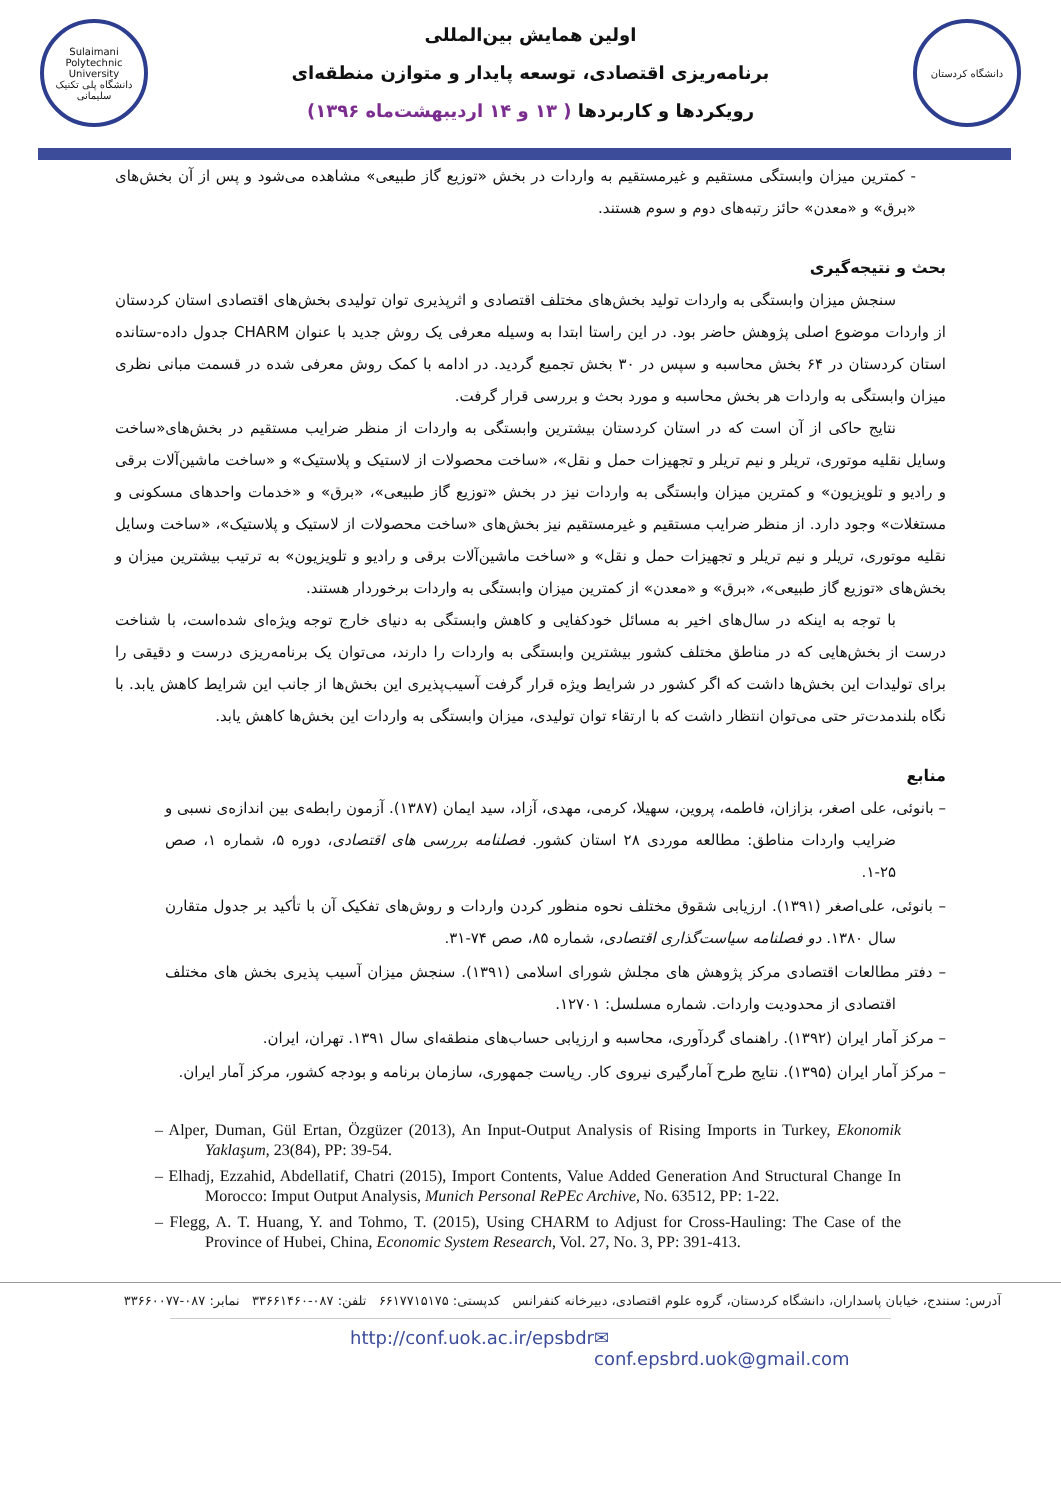Sulaimani Polytechnic University
دانشگاه پلی تکنیک سلیمانی
اولین همایش بین‌المللی
برنامه‌ریزی اقتصادی، توسعه پایدار و متوازن منطقه‌ای
رویکردها و کاربردها ( ۱۳ و ۱۴ اردیبهشت‌ماه ۱۳۹۶)
دانشگاه کردستان
- کمترین میزان وابستگی مستقیم و غیرمستقیم به واردات در بخش «توزیع گاز طبیعی» مشاهده می‌شود و پس از آن بخش‌های «برق» و «معدن» حائز رتبه‌های دوم و سوم هستند.
بحث و نتیجه‌گیری
سنجش میزان وابستگی به واردات تولید بخش‌های مختلف اقتصادی و اثرپذیری توان تولیدی بخش‌های اقتصادی استان کردستان از واردات موضوع اصلی پژوهش حاضر بود. در این راستا ابتدا به وسیله معرفی یک روش جدید با عنوان CHARM جدول داده-ستانده استان کردستان در ۶۴ بخش محاسبه و سپس در ۳۰ بخش تجمیع گردید. در ادامه با کمک روش معرفی شده در قسمت مبانی نظری میزان وابستگی به واردات هر بخش محاسبه و مورد بحث و بررسی قرار گرفت.
نتایج حاکی از آن است که در استان کردستان بیشترین وابستگی به واردات از منظر ضرایب مستقیم در بخش‌های«ساخت وسایل نقلیه موتوری، تریلر و نیم تریلر و تجهیزات حمل و نقل»، «ساخت محصولات از لاستیک و پلاستیک» و «ساخت ماشین‌آلات برقی و رادیو و تلویزیون» و کمترین میزان وابستگی به واردات نیز در بخش «توزیع گاز طبیعی»، «برق» و «خدمات واحدهای مسکونی و مستغلات» وجود دارد. از منظر ضرایب مستقیم و غیرمستقیم نیز بخش‌های «ساخت محصولات از لاستیک و پلاستیک»، «ساخت وسایل نقلیه موتوری، تریلر و نیم تریلر و تجهیزات حمل و نقل» و «ساخت ماشین‌آلات برقی و رادیو و تلویزیون» به ترتیب بیشترین میزان و بخش‌های «توزیع گاز طبیعی»، «برق» و «معدن» از کمترین میزان وابستگی به واردات برخوردار هستند.
با توجه به اینکه در سال‌های اخیر به مسائل خودکفایی و کاهش وابستگی به دنیای خارج توجه ویژه‌ای شده‌است، با شناخت درست از بخش‌هایی که در مناطق مختلف کشور بیشترین وابستگی به واردات را دارند، می‌توان یک برنامه‌ریزی درست و دقیقی را برای تولیدات این بخش‌ها داشت که اگر کشور در شرایط ویژه قرار گرفت آسیب‌پذیری این بخش‌ها از جانب این شرایط کاهش یابد. با نگاه بلندمدت‌تر حتی می‌توان انتظار داشت که با ارتقاء توان تولیدی، میزان وابستگی به واردات این بخش‌ها کاهش یابد.
منابع
– بانوئی، علی اصغر، بزازان، فاطمه، پروین، سهیلا، کرمی، مهدی، آزاد، سید ایمان (۱۳۸۷). آزمون رابطه‌ی بین اندازه‌ی نسبی و ضرایب واردات مناطق: مطالعه موردی ۲۸ استان کشور. فصلنامه بررسی های اقتصادی، دوره ۵، شماره ۱، صص ۲۵-۱.
– بانوئی، علی‌اصغر (۱۳۹۱). ارزیابی شقوق مختلف نحوه منظور کردن واردات و روش‌های تفکیک آن با تأکید بر جدول متقارن سال ۱۳۸۰. دو فصلنامه سیاست‌گذاری اقتصادی، شماره ۸۵، صص ۷۴-۳۱.
– دفتر مطالعات اقتصادی مرکز پژوهش های مجلش شورای اسلامی (۱۳۹۱). سنجش میزان آسیب پذیری بخش های مختلف اقتصادی از محدودیت واردات. شماره مسلسل: ۱۲۷۰۱.
– مرکز آمار ایران (۱۳۹۲). راهنمای گردآوری، محاسبه و ارزیابی حساب‌های منطقه‌ای سال ۱۳۹۱. تهران، ایران.
– مرکز آمار ایران (۱۳۹۵). نتایج طرح آمارگیری نیروی کار. ریاست جمهوری، سازمان برنامه و بودجه کشور، مرکز آمار ایران.
– Alper, Duman, Gül Ertan, Özgüzer (2013), An Input-Output Analysis of Rising Imports in Turkey, Ekonomik Yaklaşum, 23(84), PP: 39-54.
– Elhadj, Ezzahid, Abdellatif, Chatri (2015), Import Contents, Value Added Generation And Structural Change In Morocco: Imput Output Analysis, Munich Personal RePEc Archive, No. 63512, PP: 1-22.
– Flegg, A. T. Huang, Y. and Tohmo, T. (2015), Using CHARM to Adjust for Cross-Hauling: The Case of the Province of Hubei, China, Economic System Research, Vol. 27, No. 3, PP: 391-413.
آدرس: سنندج، خیابان پاسداران، دانشگاه کردستان، گروه علوم اقتصادی، دبیرخانه کنفرانس کدپستی: ۶۶۱۷۷۱۵۱۷۵ تلفن: ۰۸۷-۳۳۶۶۱۴۶۰ نمابر: ۰۸۷-۳۳۶۶۰۰۷۷
http://conf.uok.ac.ir/epsbdr ✉conf.epsbrd.uok@gmail.com